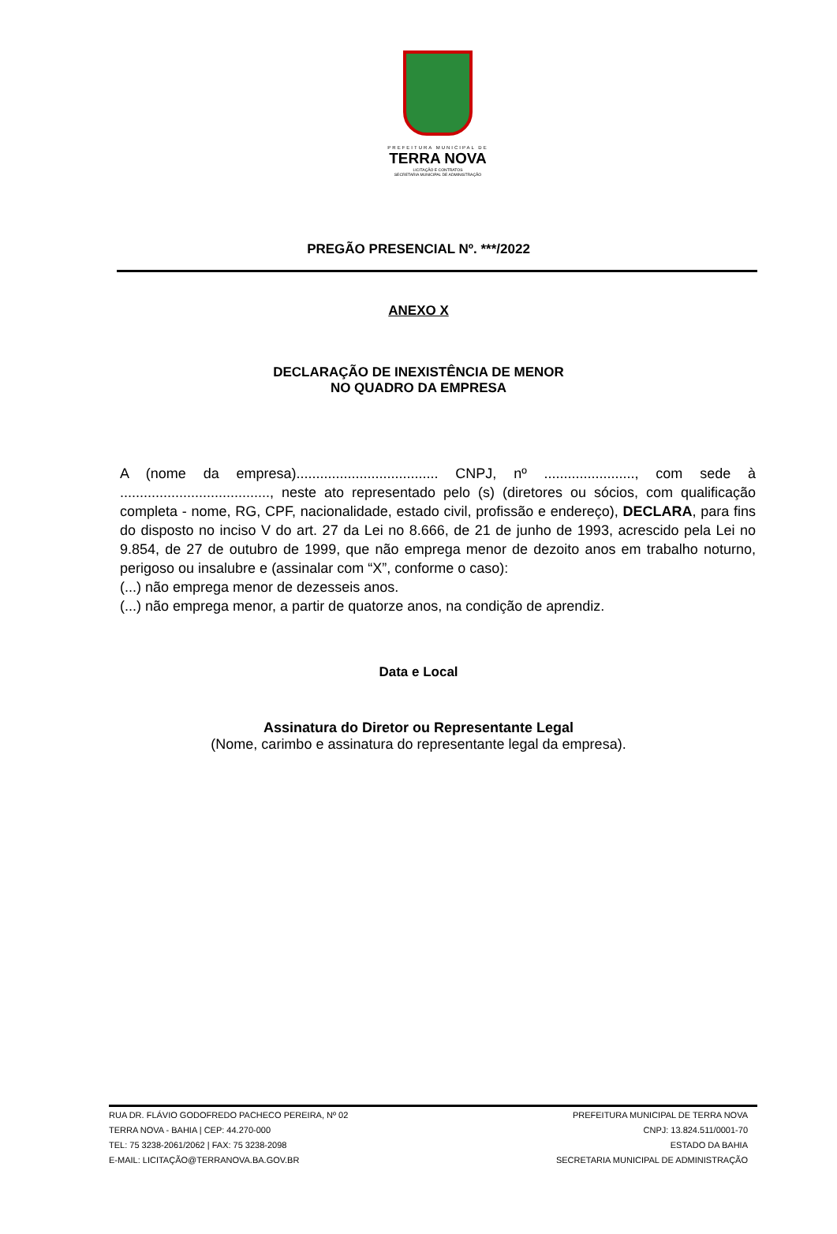PREFEITURA MUNICIPAL DE
TERRA NOVA
LICITAÇÃO E CONTRATOS
SECRETARIA MUNICIPAL DE ADMINISTRAÇÃO
PREGÃO PRESENCIAL Nº. ***/2022
ANEXO X
DECLARAÇÃO DE INEXISTÊNCIA DE MENOR
NO QUADRO DA EMPRESA
A (nome da empresa).................................... CNPJ, nº ......................., com sede à ......................................, neste ato representado pelo (s) (diretores ou sócios, com qualificação completa - nome, RG, CPF, nacionalidade, estado civil, profissão e endereço), DECLARA, para fins do disposto no inciso V do art. 27 da Lei no 8.666, de 21 de junho de 1993, acrescido pela Lei no 9.854, de 27 de outubro de 1999, que não emprega menor de dezoito anos em trabalho noturno, perigoso ou insalubre e (assinalar com “X”, conforme o caso):
(...) não emprega menor de dezesseis anos.
(...) não emprega menor, a partir de quatorze anos, na condição de aprendiz.
Data e Local
Assinatura do Diretor ou Representante Legal
(Nome, carimbo e assinatura do representante legal da empresa).
RUA DR. FLÁVIO GODOFREDO PACHECO PEREIRA, Nº 02
TERRA NOVA - BAHIA | CEP: 44.270-000
TEL: 75 3238-2061/2062 | FAX: 75 3238-2098
E-MAIL: LICITAÇÃO@TERRANOVA.BA.GOV.BR
PREFEITURA MUNICIPAL DE TERRA NOVA
CNPJ: 13.824.511/0001-70
ESTADO DA BAHIA
SECRETARIA MUNICIPAL DE ADMINISTRAÇÃO